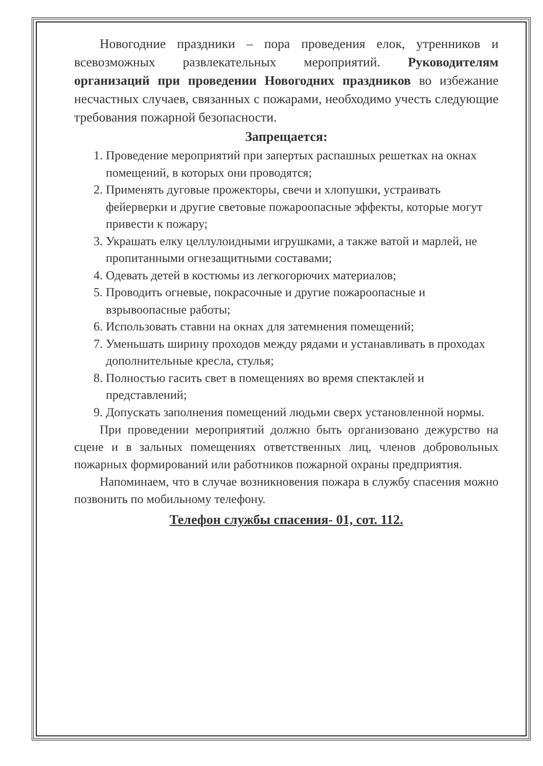Новогодние праздники – пора проведения елок, утренников и всевозможных развлекательных мероприятий. Руководителям организаций при проведении Новогодних праздников во избежание несчастных случаев, связанных с пожарами, необходимо учесть следующие требования пожарной безопасности.
Запрещается:
1. Проведение мероприятий при запертых распашных решетках на окнах помещений, в которых они проводятся;
2. Применять дуговые прожекторы, свечи и хлопушки, устраивать фейерверки и другие световые пожароопасные эффекты, которые могут привести к пожару;
3. Украшать елку целлулоидными игрушками, а также ватой и марлей, не пропитанными огнезащитными составами;
4. Одевать детей в костюмы из легкогорючих материалов;
5. Проводить огневые, покрасочные и другие пожароопасные и взрывоопасные работы;
6. Использовать ставни на окнах для затемнения помещений;
7. Уменьшать ширину проходов между рядами и устанавливать в проходах дополнительные кресла, стулья;
8. Полностью гасить свет в помещениях во время спектаклей и представлений;
9. Допускать заполнения помещений людьми сверх установленной нормы.
При проведении мероприятий должно быть организовано дежурство на сцене и в зальных помещениях ответственных лиц, членов добровольных пожарных формирований или работников пожарной охраны предприятия.
Напоминаем, что в случае возникновения пожара в службу спасения можно позвонить по мобильному телефону.
Телефон службы спасения- 01, сот. 112.